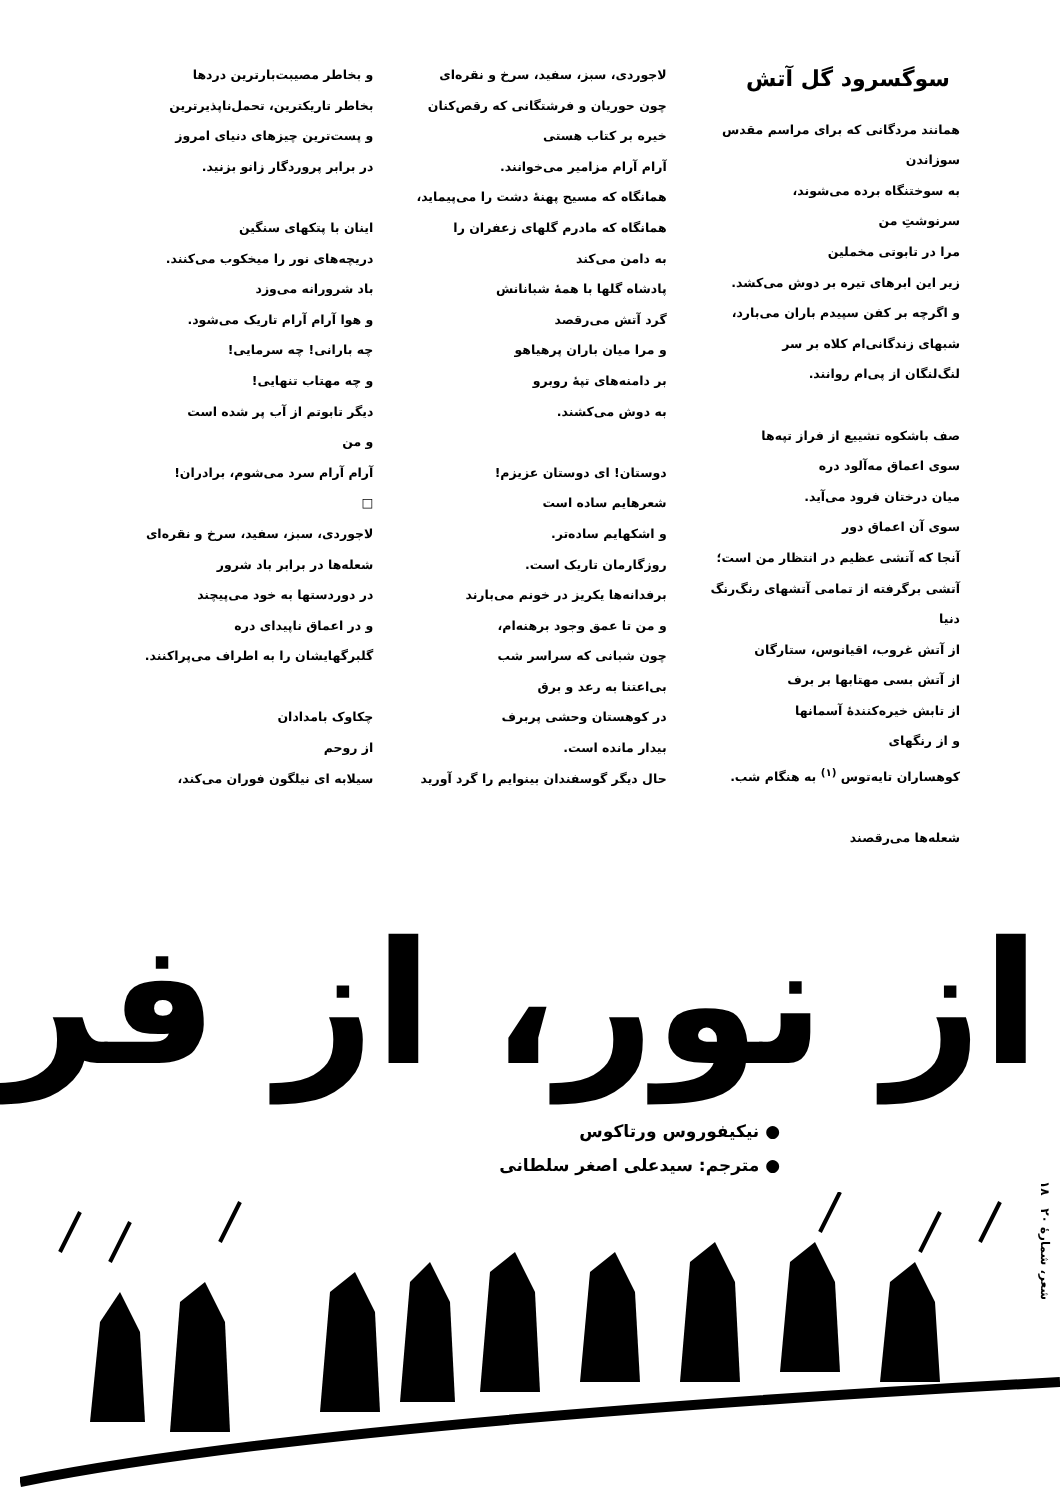سوگسرود گل آتش
همانند مردگانی که برای مراسم مقدس سوزاندن
به سوختنگاه برده می‌شوند،
سرنوشتِ من
مرا در تابوتی مخملین
زیر این ابرهای تیره بر دوش می‌کشد.
و اگرچه بر کفن سپیدم باران می‌بارد،
شبهای زندگانی‌ام کلاه بر سر
لنگ‌لنگان از پی‌ام روانند.
صف باشکوه تشییع از فراز تپه‌ها
سوی اعماق مه‌آلود دره
میان درختان فرود می‌آید.
سوی آن اعماق دور
آنجا که آتشی عظیم در انتظار من است؛
آتشی برگرفته از تمامی آتشهای رنگ‌رنگ دنیا
از آتش غروب، اقیانوس، ستارگان
از آتش بسی مهتابها بر برف
از تابش خیره‌کنندهٔ آسمانها
و از رنگهای
کوهساران تایه‌توس <sup>(۱)</sup> به هنگام شب.
شعله‌ها می‌رقصند
لاجوردی، سبز، سفید، سرخ و نقره‌ای
چون حوریان و فرشتگانی که رقص‌کنان
خیره بر کتاب هستی
آرام آرام مزامیر می‌خوانند.
همانگاه که مسیح پهنهٔ دشت را می‌پیماید،
همانگاه که مادرم گلهای زعفران را
به دامن می‌کند
پادشاه گلها با همهٔ شبانانش
گرد آتش می‌رقصد
و مرا میان باران پرهیاهو
بر دامنه‌های تپهٔ روبرو
به دوش می‌کشند.
دوستان! ای دوستان عزیزم!
شعرهایم ساده است
و اشکهایم ساده‌تر.
روزگارمان تاریک است.
برفدانه‌ها یکریز در خونم می‌بارند
و من تا عمق وجود برهنه‌ام،
چون شبانی که سراسر شب
بی‌اعتنا به رعد و برق
در کوهستان وحشی پربرف
بیدار مانده است.
حال دیگر گوسفندان بینوایم را گرد آورید
و بخاطر مصیبت‌بارترین دردها
بخاطر تاریکترین، تحمل‌ناپذیرترین
و پست‌ترین چیزهای دنیای امروز
در برابر پروردگار زانو بزنید.
اینان با پتکهای سنگین
دریچه‌های نور را میخکوب می‌کنند.
باد شرورانه می‌وزد
و هوا آرام آرام تاریک می‌شود.
چه بارانی! چه سرمایی!
و چه مهتاب تنهایی!
دیگر تابوتم از آب پر شده است
و من
آرام آرام سرد می‌شوم، برادران!
□
لاجوردی، سبز، سفید، سرخ و نقره‌ای
شعله‌ها در برابر باد شرور
در دوردستها به خود می‌پیچند
و در اعماق ناپیدای دره
گلبرگهایشان را به اطراف می‌پراکنند.
چکاوک بامدادان
از روحم
سیلابه ای نیلگون فوران می‌کند،
از نور، از فر
● نیکیفوروس ورتاکوس
● مترجم: سیدعلی اصغر سلطانی
شعر، شمارهٔ ۲۰ ۱۸